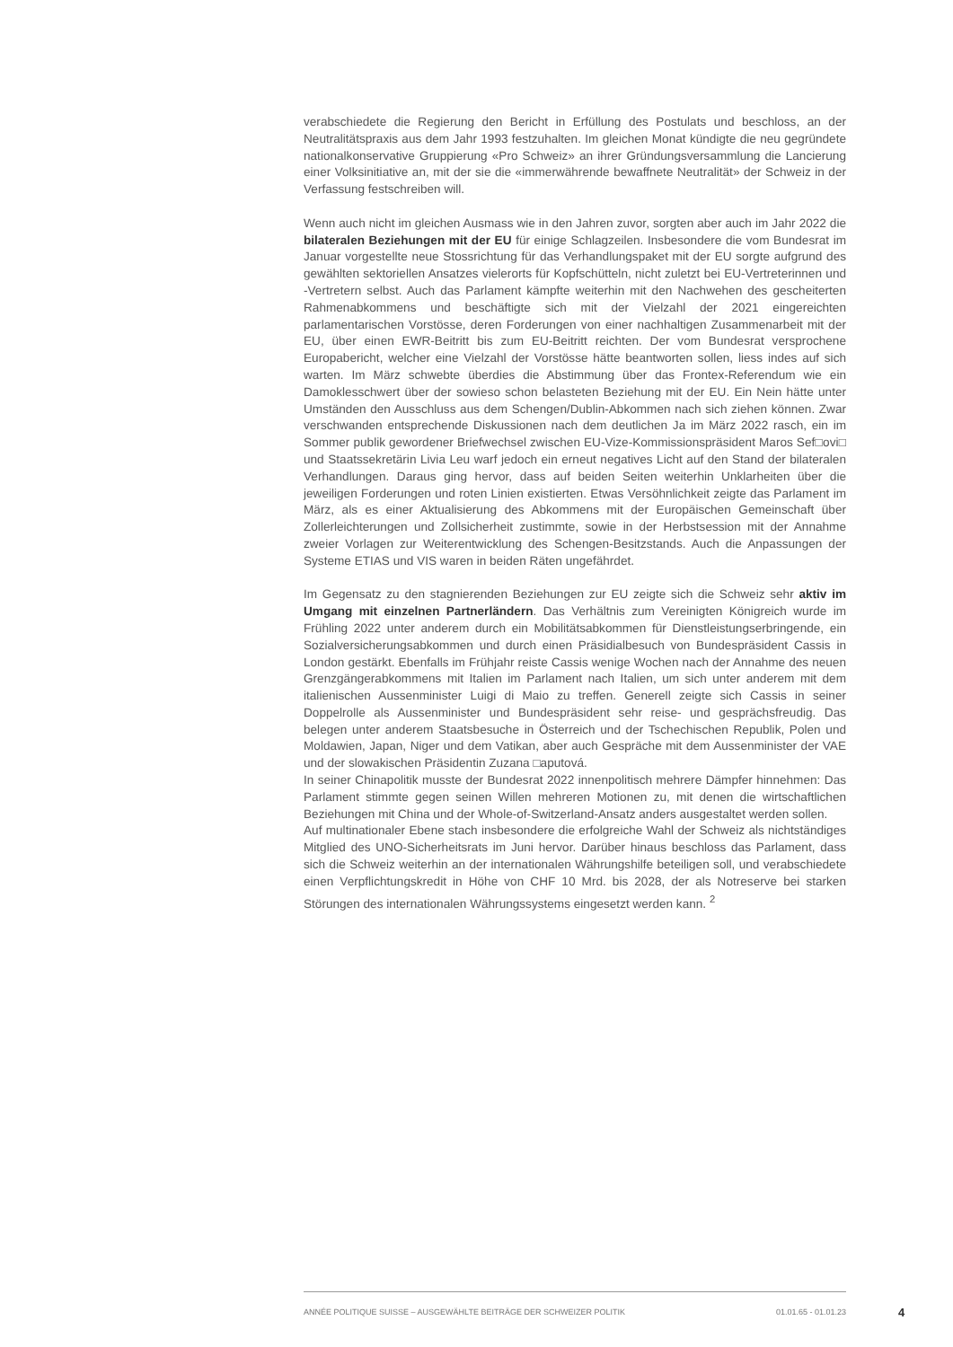verabschiedete die Regierung den Bericht in Erfüllung des Postulats und beschloss, an der Neutralitätspraxis aus dem Jahr 1993 festzuhalten. Im gleichen Monat kündigte die neu gegründete nationalkonservative Gruppierung «Pro Schweiz» an ihrer Gründungsversammlung die Lancierung einer Volksinitiative an, mit der sie die «immerwährende bewaffnete Neutralität» der Schweiz in der Verfassung festschreiben will.
Wenn auch nicht im gleichen Ausmass wie in den Jahren zuvor, sorgten aber auch im Jahr 2022 die bilateralen Beziehungen mit der EU für einige Schlagzeilen. Insbesondere die vom Bundesrat im Januar vorgestellte neue Stossrichtung für das Verhandlungspaket mit der EU sorgte aufgrund des gewählten sektoriellen Ansatzes vielerorts für Kopfschütteln, nicht zuletzt bei EU-Vertreterinnen und -Vertretern selbst. Auch das Parlament kämpfte weiterhin mit den Nachwehen des gescheiterten Rahmenabkommens und beschäftigte sich mit der Vielzahl der 2021 eingereichten parlamentarischen Vorstösse, deren Forderungen von einer nachhaltigen Zusammenarbeit mit der EU, über einen EWR-Beitritt bis zum EU-Beitritt reichten. Der vom Bundesrat versprochene Europabericht, welcher eine Vielzahl der Vorstösse hätte beantworten sollen, liess indes auf sich warten. Im März schwebte überdies die Abstimmung über das Frontex-Referendum wie ein Damoklesschwert über der sowieso schon belasteten Beziehung mit der EU. Ein Nein hätte unter Umständen den Ausschluss aus dem Schengen/Dublin-Abkommen nach sich ziehen können. Zwar verschwanden entsprechende Diskussionen nach dem deutlichen Ja im März 2022 rasch, ein im Sommer publik gewordener Briefwechsel zwischen EU-Vize-Kommissionspräsident Maros Sef□ovi□ und Staatssekretärin Livia Leu warf jedoch ein erneut negatives Licht auf den Stand der bilateralen Verhandlungen. Daraus ging hervor, dass auf beiden Seiten weiterhin Unklarheiten über die jeweiligen Forderungen und roten Linien existierten. Etwas Versöhnlichkeit zeigte das Parlament im März, als es einer Aktualisierung des Abkommens mit der Europäischen Gemeinschaft über Zollerleichterungen und Zollsicherheit zustimmte, sowie in der Herbstsession mit der Annahme zweier Vorlagen zur Weiterentwicklung des Schengen-Besitzstands. Auch die Anpassungen der Systeme ETIAS und VIS waren in beiden Räten ungefährdet.
Im Gegensatz zu den stagnierenden Beziehungen zur EU zeigte sich die Schweiz sehr aktiv im Umgang mit einzelnen Partnerländern. Das Verhältnis zum Vereinigten Königreich wurde im Frühling 2022 unter anderem durch ein Mobilitätsabkommen für Dienstleistungserbringende, ein Sozialversicherungsabkommen und durch einen Präsidialbesuch von Bundespräsident Cassis in London gestärkt. Ebenfalls im Frühjahr reiste Cassis wenige Wochen nach der Annahme des neuen Grenzgängerabkommens mit Italien im Parlament nach Italien, um sich unter anderem mit dem italienischen Aussenminister Luigi di Maio zu treffen. Generell zeigte sich Cassis in seiner Doppelrolle als Aussenminister und Bundespräsident sehr reise- und gesprächsfreudig. Das belegen unter anderem Staatsbesuche in Österreich und der Tschechischen Republik, Polen und Moldawien, Japan, Niger und dem Vatikan, aber auch Gespräche mit dem Aussenminister der VAE und der slowakischen Präsidentin Zuzana □aputová.
In seiner Chinapolitik musste der Bundesrat 2022 innenpolitisch mehrere Dämpfer hinnehmen: Das Parlament stimmte gegen seinen Willen mehreren Motionen zu, mit denen die wirtschaftlichen Beziehungen mit China und der Whole-of-Switzerland-Ansatz anders ausgestaltet werden sollen.
Auf multinationaler Ebene stach insbesondere die erfolgreiche Wahl der Schweiz als nichtständiges Mitglied des UNO-Sicherheitsrats im Juni hervor. Darüber hinaus beschloss das Parlament, dass sich die Schweiz weiterhin an der internationalen Währungshilfe beteiligen soll, und verabschiedete einen Verpflichtungskredit in Höhe von CHF 10 Mrd. bis 2028, der als Notreserve bei starken Störungen des internationalen Währungssystems eingesetzt werden kann. <sup>2</sup>
ANNÉE POLITIQUE SUISSE – AUSGEWÄHLTE BEITRÄGE DER SCHWEIZER POLITIK 01.01.65 - 01.01.23
4